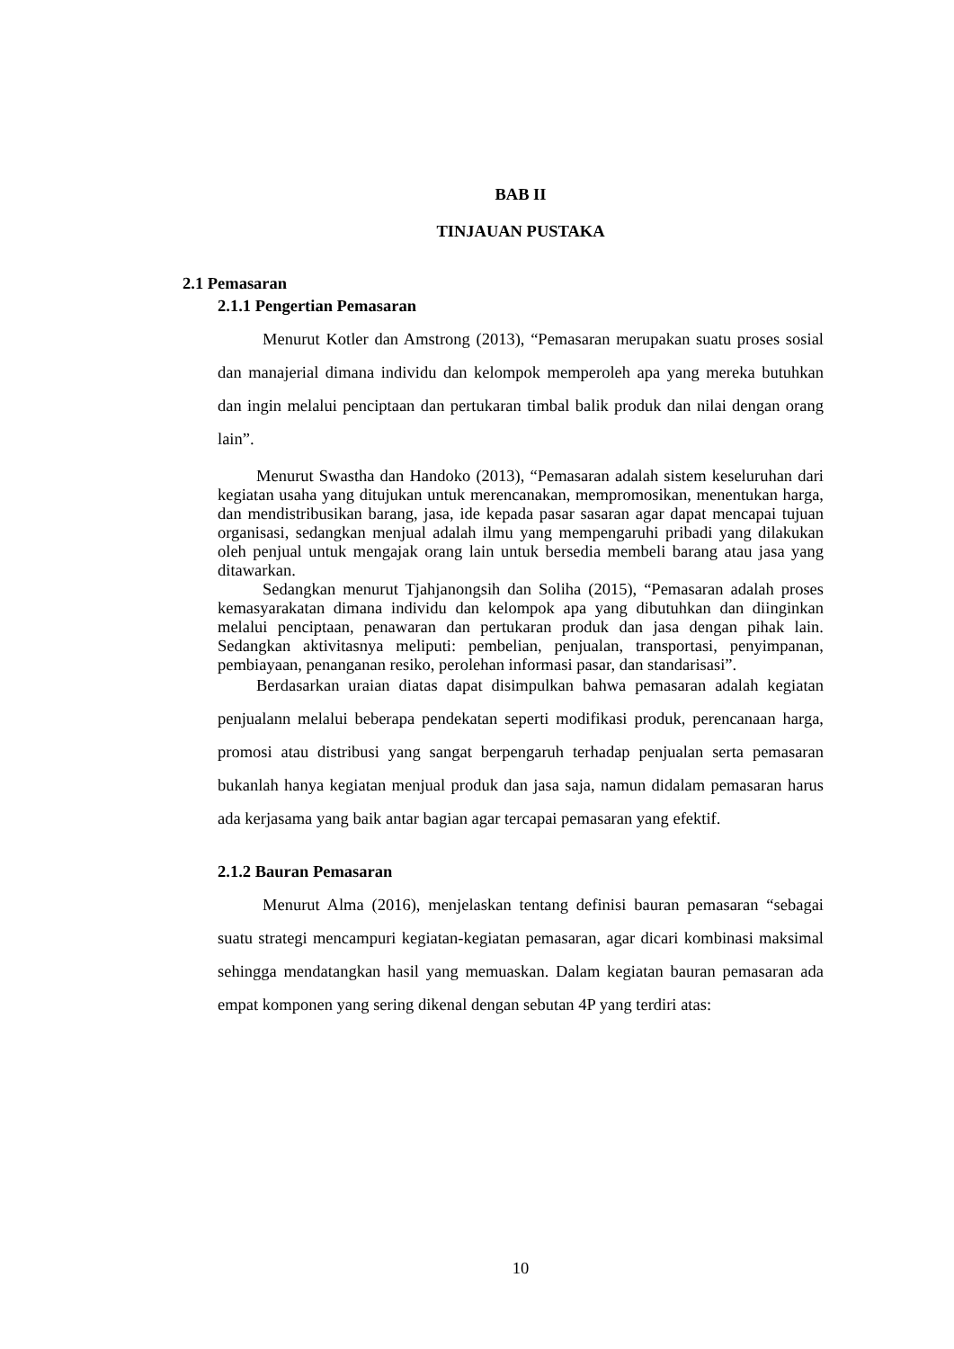BAB II
TINJAUAN PUSTAKA
2.1 Pemasaran
2.1.1 Pengertian Pemasaran
Menurut Kotler dan Amstrong (2013), “Pemasaran merupakan suatu proses sosial dan manajerial dimana individu dan kelompok memperoleh apa yang mereka butuhkan dan ingin melalui penciptaan dan pertukaran timbal balik produk dan nilai dengan orang lain”.
Menurut Swastha dan Handoko (2013), “Pemasaran adalah sistem keseluruhan dari kegiatan usaha yang ditujukan untuk merencanakan, mempromosikan, menentukan harga, dan mendistribusikan barang, jasa, ide kepada pasar sasaran agar dapat mencapai tujuan organisasi, sedangkan menjual adalah ilmu yang mempengaruhi pribadi yang dilakukan oleh penjual untuk mengajak orang lain untuk bersedia membeli barang atau jasa yang ditawarkan.
Sedangkan menurut Tjahjanongsih dan Soliha (2015), “Pemasaran adalah proses kemasyarakatan dimana individu dan kelompok apa yang dibutuhkan dan diinginkan melalui penciptaan, penawaran dan pertukaran produk dan jasa dengan pihak lain. Sedangkan aktivitasnya meliputi: pembelian, penjualan, transportasi, penyimpanan, pembiayaan, penanganan resiko, perolehan informasi pasar, dan standarisasi”.
Berdasarkan uraian diatas dapat disimpulkan bahwa pemasaran adalah kegiatan penjualann melalui beberapa pendekatan seperti modifikasi produk, perencanaan harga, promosi atau distribusi yang sangat berpengaruh terhadap penjualan serta pemasaran bukanlah hanya kegiatan menjual produk dan jasa saja, namun didalam pemasaran harus ada kerjasama yang baik antar bagian agar tercapai pemasaran yang efektif.
2.1.2 Bauran Pemasaran
Menurut Alma (2016), menjelaskan tentang definisi bauran pemasaran “sebagai suatu strategi mencampuri kegiatan-kegiatan pemasaran, agar dicari kombinasi maksimal sehingga mendatangkan hasil yang memuaskan. Dalam kegiatan bauran pemasaran ada empat komponen yang sering dikenal dengan sebutan 4P yang terdiri atas:
10